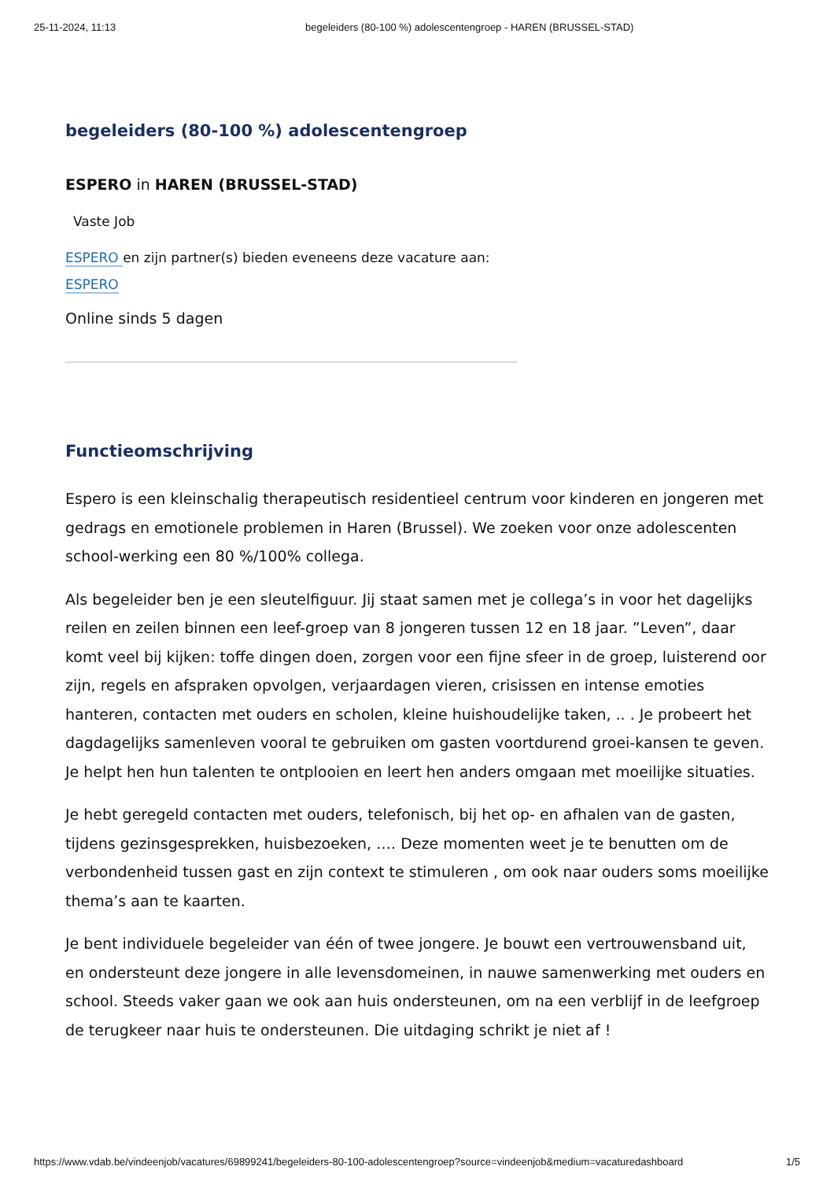25-11-2024, 11:13 begeleiders (80-100 %) adolescentengroep - HAREN (BRUSSEL-STAD)
begeleiders (80-100 %) adolescentengroep
ESPERO in HAREN (BRUSSEL-STAD)
Vaste Job
ESPERO en zijn partner(s) bieden eveneens deze vacature aan:
ESPERO
Online sinds 5 dagen
Functieomschrijving
Espero is een kleinschalig therapeutisch residentieel centrum voor kinderen en jongeren met gedrags en emotionele problemen in Haren (Brussel). We zoeken voor onze adolescenten school-werking een 80 %/100% collega.
Als begeleider ben je een sleutelfiguur. Jij staat samen met je collega’s in voor het dagelijks reilen en zeilen binnen een leef-groep van 8 jongeren tussen 12 en 18 jaar. ”Leven”, daar komt veel bij kijken: toffe dingen doen, zorgen voor een fijne sfeer in de groep, luisterend oor zijn, regels en afspraken opvolgen, verjaardagen vieren, crisissen en intense emoties hanteren, contacten met ouders en scholen, kleine huishoudelijke taken, .. . Je probeert het dagdagelijks samenleven vooral te gebruiken om gasten voortdurend groei-kansen te geven. Je helpt hen hun talenten te ontplooien en leert hen anders omgaan met moeilijke situaties.
Je hebt geregeld contacten met ouders, telefonisch, bij het op- en afhalen van de gasten, tijdens gezinsgesprekken, huisbezoeken, …. Deze momenten weet je te benutten om de verbondenheid tussen gast en zijn context te stimuleren , om ook naar ouders soms moeilijke thema’s aan te kaarten.
Je bent individuele begeleider van één of twee jongere. Je bouwt een vertrouwensband uit, en ondersteunt deze jongere in alle levensdomeinen, in nauwe samenwerking met ouders en school. Steeds vaker gaan we ook aan huis ondersteunen, om na een verblijf in de leefgroep de terugkeer naar huis te ondersteunen. Die uitdaging schrikt je niet af !
https://www.vdab.be/vindeenjob/vacatures/69899241/begeleiders-80-100-adolescentengroep?source=vindeenjob&medium=vacaturedashboard 1/5